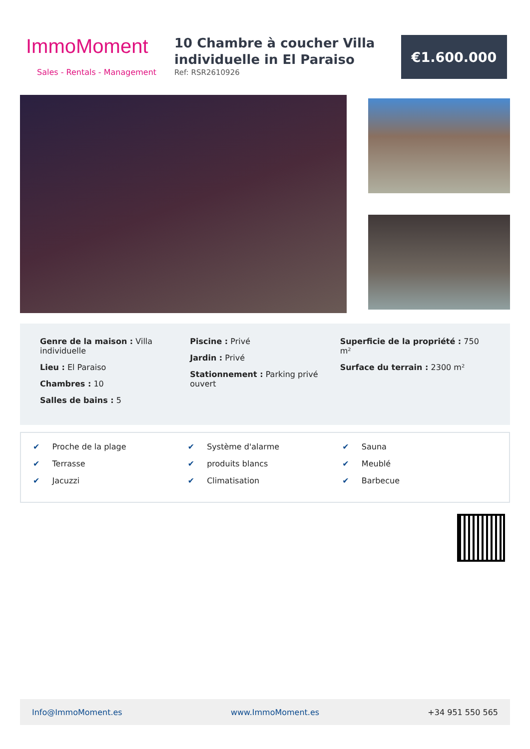ImmoMoment
Sales - Rentals - Management
10 Chambre à coucher Villa individuelle in El Paraiso
Ref: RSR2610926
€1.600.000
Genre de la maison : Villa individuelle
Lieu : El Paraiso
Chambres : 10
Salles de bains : 5
Piscine : Privé
Jardin : Privé
Stationnement : Parking privé ouvert
Superficie de la propriété : 750 m²
Surface du terrain : 2300 m²
✔ Proche de la plage
✔ Terrasse
✔ Jacuzzi
✔ Système d'alarme
✔ produits blancs
✔ Climatisation
✔ Sauna
✔ Meublé
✔ Barbecue
Info@ImmoMoment.es www.ImmoMoment.es +34 951 550 565